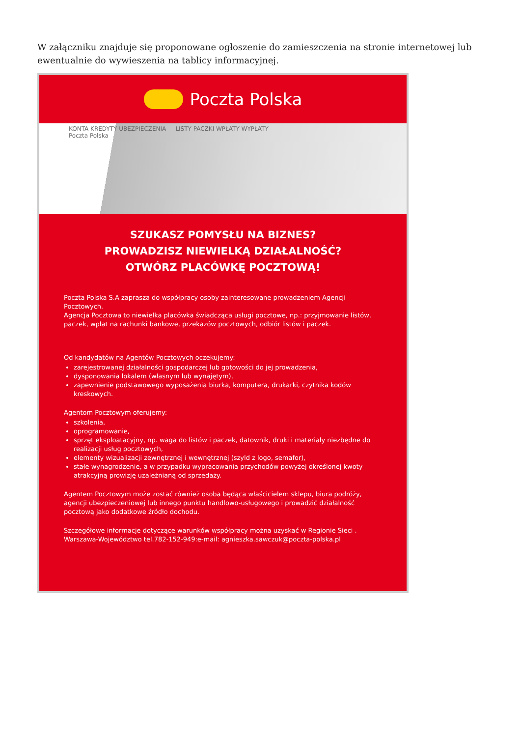W załączniku znajduje się proponowane ogłoszenie do zamieszczenia na stronie internetowej lub ewentualnie do wywieszenia na tablicy informacyjnej.
Poczta Polska
KONTA KREDYTY UBEZPIECZENIA LISTY PACZKI WPŁATY WYPŁATY
Poczta Polska
SZUKASZ POMYSŁU NA BIZNES?
PROWADZISZ NIEWIELKĄ DZIAŁALNOŚĆ?
OTWÓRZ PLACÓWKĘ POCZTOWĄ!
Poczta Polska S.A zaprasza do współpracy osoby zainteresowane prowadzeniem Agencji Pocztowych.
Agencja Pocztowa to niewielka placówka świadcząca usługi pocztowe, np.: przyjmowanie listów, paczek, wpłat na rachunki bankowe, przekazów pocztowych, odbiór listów i paczek.
Od kandydatów na Agentów Pocztowych oczekujemy:
zarejestrowanej działalności gospodarczej lub gotowości do jej prowadzenia,
dysponowania lokalem (własnym lub wynajętym),
zapewnienie podstawowego wyposażenia biurka, komputera, drukarki, czytnika kodów kreskowych.
Agentom Pocztowym oferujemy:
szkolenia,
oprogramowanie,
sprzęt eksploatacyjny, np. waga do listów i paczek, datownik, druki i materiały niezbędne do realizacji usług pocztowych,
elementy wizualizacji zewnętrznej i wewnętrznej (szyld z logo, semafor),
stałe wynagrodzenie, a w przypadku wypracowania przychodów powyżej określonej kwoty atrakcyjną prowizję uzależnianą od sprzedaży.
Agentem Pocztowym może zostać również osoba będąca właścicielem sklepu, biura podróży, agencji ubezpieczeniowej lub innego punktu handlowo-usługowego i prowadzić działalność pocztową jako dodatkowe źródło dochodu.
Szczegółowe informacje dotyczące warunków współpracy można uzyskać w Regionie Sieci . Warszawa-Województwo tel.782-152-949:e-mail: agnieszka.sawczuk@poczta-polska.pl